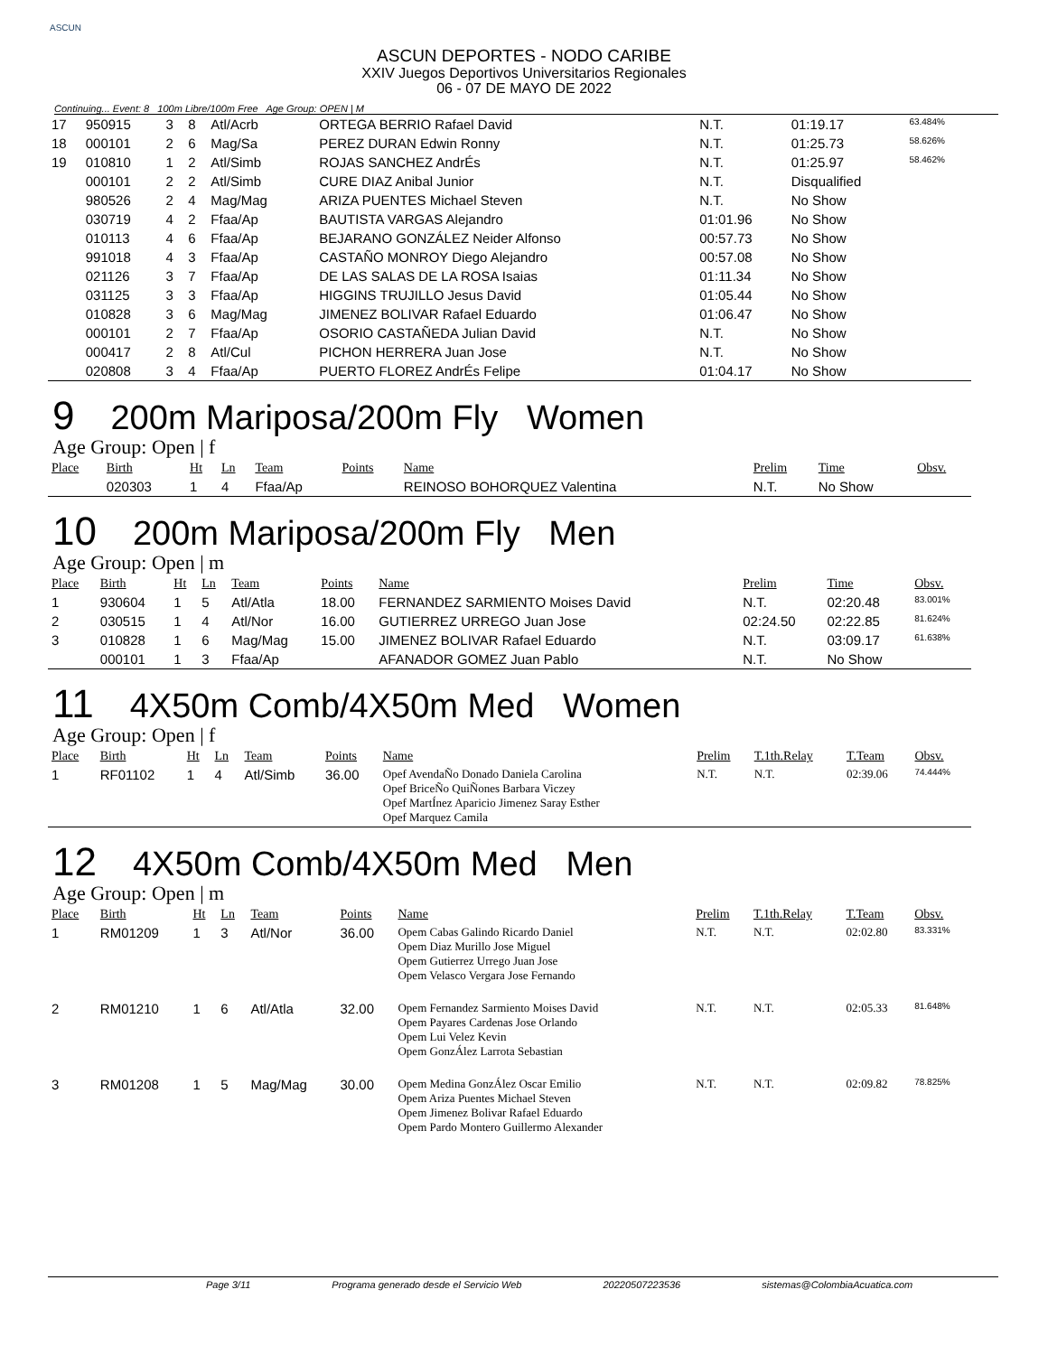ASCUN
ASCUN DEPORTES - NODO CARIBE
XXIV Juegos Deportivos Universitarios Regionales
06 - 07 DE MAYO DE 2022
Continuing... Event: 8 100m Libre/100m Free Age Group: OPEN | M
| 17 | 950915 | 3 | 8 | Atl/Acrb | | ORTEGA BERRIO Rafael David | N.T. | 01:19.17 | 63.484% |
| 18 | 000101 | 2 | 6 | Mag/Sa | | PEREZ DURAN Edwin Ronny | N.T. | 01:25.73 | 58.626% |
| 19 | 010810 | 1 | 2 | Atl/Simb | | ROJAS SANCHEZ AndrÉs | N.T. | 01:25.97 | 58.462% |
| | 000101 | 2 | 2 | Atl/Simb | | CURE DIAZ Anibal Junior | N.T. | Disqualified | |
| | 980526 | 2 | 4 | Mag/Mag | | ARIZA PUENTES Michael Steven | N.T. | No Show | |
| | 030719 | 4 | 2 | Ffaa/Ap | | BAUTISTA VARGAS Alejandro | 01:01.96 | No Show | |
| | 010113 | 4 | 6 | Ffaa/Ap | | BEJARANO GONZÁLEZ Neider Alfonso | 00:57.73 | No Show | |
| | 991018 | 4 | 3 | Ffaa/Ap | | CASTAÑO MONROY Diego Alejandro | 00:57.08 | No Show | |
| | 021126 | 3 | 7 | Ffaa/Ap | | DE LAS SALAS DE LA ROSA Isaias | 01:11.34 | No Show | |
| | 031125 | 3 | 3 | Ffaa/Ap | | HIGGINS TRUJILLO Jesus David | 01:05.44 | No Show | |
| | 010828 | 3 | 6 | Mag/Mag | | JIMENEZ BOLIVAR Rafael Eduardo | 01:06.47 | No Show | |
| | 000101 | 2 | 7 | Ffaa/Ap | | OSORIO CASTAÑEDA Julian David | N.T. | No Show | |
| | 000417 | 2 | 8 | Atl/Cul | | PICHON HERRERA Juan Jose | N.T. | No Show | |
| | 020808 | 3 | 4 | Ffaa/Ap | | PUERTO FLOREZ AndrÉs Felipe | 01:04.17 | No Show | |
9 200m Mariposa/200m Fly Women
Age Group: Open | f
| Place | Birth | Ht | Ln | Team | Points | Name | Prelim | Time | Obsv. |
| --- | --- | --- | --- | --- | --- | --- | --- | --- | --- |
| | 020303 | 1 | 4 | Ffaa/Ap | | REINOSO BOHORQUEZ Valentina | N.T. | No Show | |
10 200m Mariposa/200m Fly Men
Age Group: Open | m
| Place | Birth | Ht | Ln | Team | Points | Name | Prelim | Time | Obsv. |
| --- | --- | --- | --- | --- | --- | --- | --- | --- | --- |
| 1 | 930604 | 1 | 5 | Atl/Atla | 18.00 | FERNANDEZ SARMIENTO Moises David | N.T. | 02:20.48 | 83.001% |
| 2 | 030515 | 1 | 4 | Atl/Nor | 16.00 | GUTIERREZ URREGO Juan Jose | 02:24.50 | 02:22.85 | 81.624% |
| 3 | 010828 | 1 | 6 | Mag/Mag | 15.00 | JIMENEZ BOLIVAR Rafael Eduardo | N.T. | 03:09.17 | 61.638% |
| | 000101 | 1 | 3 | Ffaa/Ap | | AFANADOR GOMEZ Juan Pablo | N.T. | No Show | |
11 4X50m Comb/4X50m Med Women
Age Group: Open | f
| Place | Birth | Ht | Ln | Team | Points | Name | Prelim | T.1th.Relay | T.Team | Obsv. |
| --- | --- | --- | --- | --- | --- | --- | --- | --- | --- | --- |
| 1 | RF01102 | 1 | 4 | Atl/Simb | 36.00 | Opef AvendaÑo Donado Daniela Carolina Opef BriceÑo QuiÑones Barbara Viczey Opef MartÍnez Aparicio Jimenez Saray Esther Opef Marquez Camila | N.T. | N.T. | 02:39.06 | 74.444% |
12 4X50m Comb/4X50m Med Men
Age Group: Open | m
| Place | Birth | Ht | Ln | Team | Points | Name | Prelim | T.1th.Relay | T.Team | Obsv. |
| --- | --- | --- | --- | --- | --- | --- | --- | --- | --- | --- |
| 1 | RM01209 | 1 | 3 | Atl/Nor | 36.00 | Opem Cabas Galindo Ricardo Daniel Opem Diaz Murillo Jose Miguel Opem Gutierrez Urrego Juan Jose Opem Velasco Vergara Jose Fernando | N.T. | N.T. | 02:02.80 | 83.331% |
| 2 | RM01210 | 1 | 6 | Atl/Atla | 32.00 | Opem Fernandez Sarmiento Moises David Opem Payares Cardenas Jose Orlando Opem Lui Velez Kevin Opem GonzÁlez Larrota Sebastian | N.T. | N.T. | 02:05.33 | 81.648% |
| 3 | RM01208 | 1 | 5 | Mag/Mag | 30.00 | Opem Medina GonzÁlez Oscar Emilio Opem Ariza Puentes Michael Steven Opem Jimenez Bolivar Rafael Eduardo Opem Pardo Montero Guillermo Alexander | N.T. | N.T. | 02:09.82 | 78.825% |
Page 3/11 Programa generado desde el Servicio Web 20220507223536 sistemas@ColombiaAcuatica.com